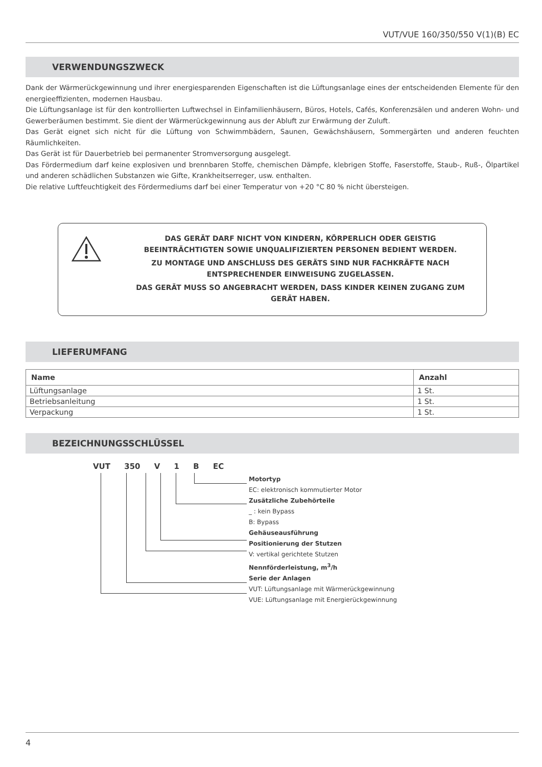VUT/VUE 160/350/550 V(1)(B) EC
VERWENDUNGSZWECK
Dank der Wärmerückgewinnung und ihrer energiesparenden Eigenschaften ist die Lüftungsanlage eines der entscheidenden Elemente für den energieeffizienten, modernen Hausbau.
Die Lüftungsanlage ist für den kontrollierten Luftwechsel in Einfamilienhäusern, Büros, Hotels, Cafés, Konferenzsälen und anderen Wohn- und Gewerberäumen bestimmt. Sie dient der Wärmerückgewinnung aus der Abluft zur Erwärmung der Zuluft.
Das Gerät eignet sich nicht für die Lüftung von Schwimmbädern, Saunen, Gewächshäusern, Sommergärten und anderen feuchten Räumlichkeiten.
Das Gerät ist für Dauerbetrieb bei permanenter Stromversorgung ausgelegt.
Das Fördermedium darf keine explosiven und brennbaren Stoffe, chemischen Dämpfe, klebrigen Stoffe, Faserstoffe, Staub-, Ruß-, Ölpartikel und anderen schädlichen Substanzen wie Gifte, Krankheitserreger, usw. enthalten.
Die relative Luftfeuchtigkeit des Fördermediums darf bei einer Temperatur von +20 °C 80 % nicht übersteigen.
DAS GERÄT DARF NICHT VON KINDERN, KÖRPERLICH ODER GEISTIG BEEINTRÄCHTIGTEN SOWIE UNQUALIFIZIERTEN PERSONEN BEDIENT WERDEN.
ZU MONTAGE UND ANSCHLUSS DES GERÄTS SIND NUR FACHKRÄFTE NACH ENTSPRECHENDER EINWEISUNG ZUGELASSEN.
DAS GERÄT MUSS SO ANGEBRACHT WERDEN, DASS KINDER KEINEN ZUGANG ZUM GERÄT HABEN.
LIEFERUMFANG
| Name | Anzahl |
| --- | --- |
| Lüftungsanlage | 1 St. |
| Betriebsanleitung | 1 St. |
| Verpackung | 1 St. |
BEZEICHNUNGSSCHLÜSSEL
VUT 350 V 1 B EC
Motortyp
EC: elektronisch kommutierter Motor
Zusätzliche Zubehörteile
_ : kein Bypass
B: Bypass
Gehäuseausführung
Positionierung der Stutzen
V: vertikal gerichtete Stutzen
Nennförderleistung, m<sup>3</sup>/h
Serie der Anlagen
VUT: Lüftungsanlage mit Wärmerückgewinnung
VUE: Lüftungsanlage mit Energierückgewinnung
4